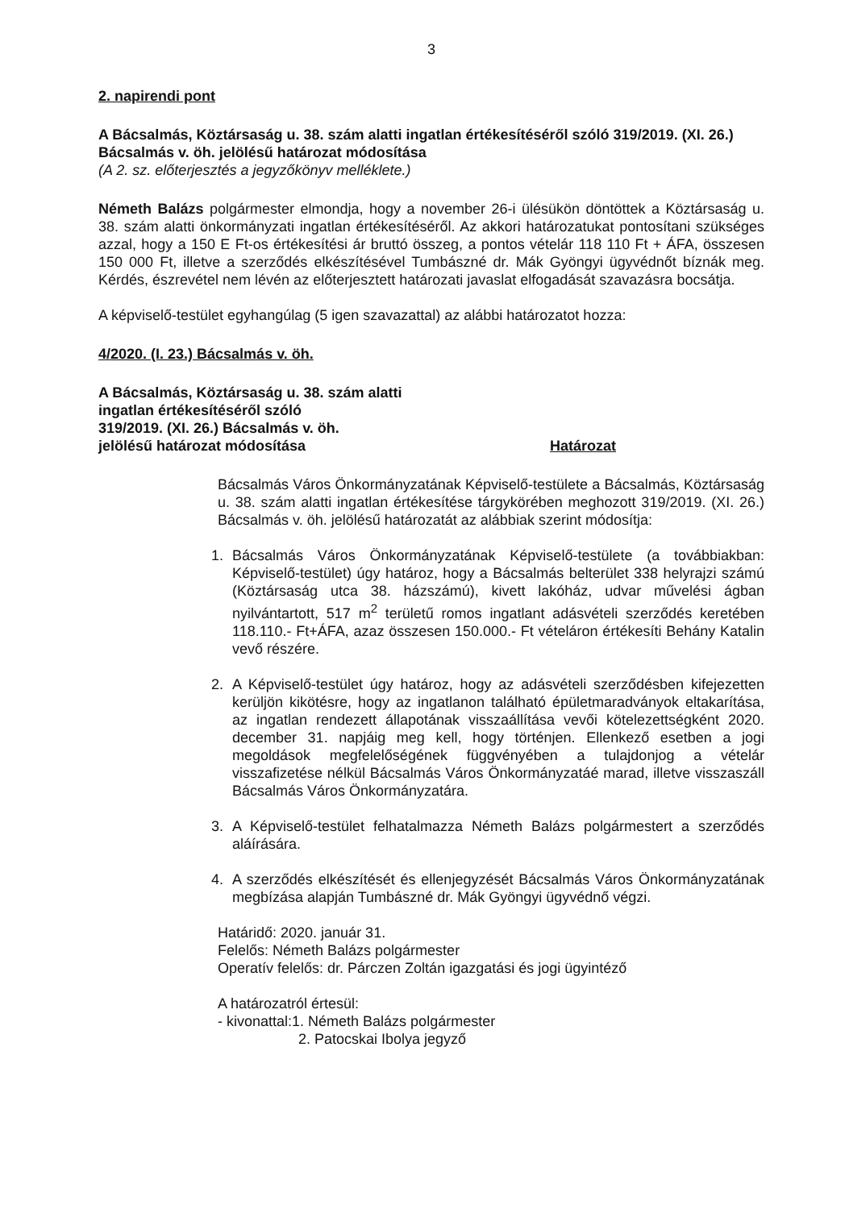3
2. napirendi pont
A Bácsalmás, Köztársaság u. 38. szám alatti ingatlan értékesítéséről szóló 319/2019. (XI. 26.) Bácsalmás v. öh. jelölésű határozat módosítása
(A 2. sz. előterjesztés a jegyzőkönyv melléklete.)
Németh Balázs polgármester elmondja, hogy a november 26-i ülésükön döntöttek a Köztársaság u. 38. szám alatti önkormányzati ingatlan értékesítéséről. Az akkori határozatukat pontosítani szükséges azzal, hogy a 150 E Ft-os értékesítési ár bruttó összeg, a pontos vételár 118 110 Ft + ÁFA, összesen 150 000 Ft, illetve a szerződés elkészítésével Tumbászné dr. Mák Gyöngyi ügyvédnőt bíznák meg. Kérdés, észrevétel nem lévén az előterjesztett határozati javaslat elfogadását szavazásra bocsátja.
A képviselő-testület egyhangúlag (5 igen szavazattal) az alábbi határozatot hozza:
4/2020. (I. 23.) Bácsalmás v. öh.
A Bácsalmás, Köztársaság u. 38. szám alatti
ingatlan értékesítéséről szóló
319/2019. (XI. 26.) Bácsalmás v. öh.
jelölésű határozat módosítása
Határozat
Bácsalmás Város Önkormányzatának Képviselő-testülete a Bácsalmás, Köztársaság u. 38. szám alatti ingatlan értékesítése tárgykörében meghozott 319/2019. (XI. 26.) Bácsalmás v. öh. jelölésű határozatát az alábbiak szerint módosítja:
1. Bácsalmás Város Önkormányzatának Képviselő-testülete (a továbbiakban: Képviselő-testület) úgy határoz, hogy a Bácsalmás belterület 338 helyrajzi számú (Köztársaság utca 38. házszámú), kivett lakóház, udvar művelési ágban nyilvántartott, 517 m<sup>2</sup> területű romos ingatlant adásvételi szerződés keretében 118.110.- Ft+ÁFA, azaz összesen 150.000.- Ft vételáron értékesíti Behány Katalin vevő részére.
2. A Képviselő-testület úgy határoz, hogy az adásvételi szerződésben kifejezetten kerüljön kikötésre, hogy az ingatlanon található épületmaradványok eltakarítása, az ingatlan rendezett állapotának visszaállítása vevői kötelezettségként 2020. december 31. napjáig meg kell, hogy történjen. Ellenkező esetben a jogi megoldások megfelelőségének függvényében a tulajdonjog a vételár visszafizetése nélkül Bácsalmás Város Önkormányzatáé marad, illetve visszaszáll Bácsalmás Város Önkormányzatára.
3. A Képviselő-testület felhatalmazza Németh Balázs polgármestert a szerződés aláírására.
4. A szerződés elkészítését és ellenjegyzését Bácsalmás Város Önkormányzatának megbízása alapján Tumbászné dr. Mák Gyöngyi ügyvédnő végzi.
Határidő: 2020. január 31.
Felelős: Németh Balázs polgármester
Operatív felelős: dr. Párczen Zoltán igazgatási és jogi ügyintéző
A határozatról értesül:
- kivonattal:1. Németh Balázs polgármester
2. Patocskai Ibolya jegyző